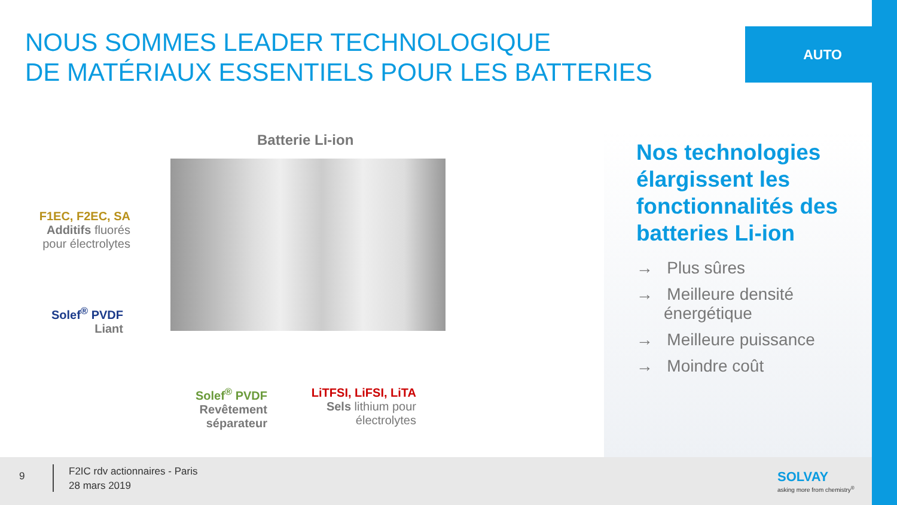NOUS SOMMES LEADER TECHNOLOGIQUE
DE MATÉRIAUX ESSENTIELS POUR LES BATTERIES
AUTO
Batterie Li-ion
F1EC, F2EC, SA
Additifs fluorés
pour électrolytes
Solef<sup>®</sup> PVDF
Liant
Solef<sup>®</sup> PVDF
Revêtement séparateur
LiTFSI, LiFSI, LiTA
Sels lithium pour électrolytes
Nos technologies élargissent les fonctionnalités des batteries Li-ion
→ Plus sûres
→ Meilleure densité énergétique
→ Meilleure puissance
→ Moindre coût
9
F2IC rdv actionnaires - Paris
28 mars 2019
SOLVAY
asking more from chemistry<sup>®</sup>